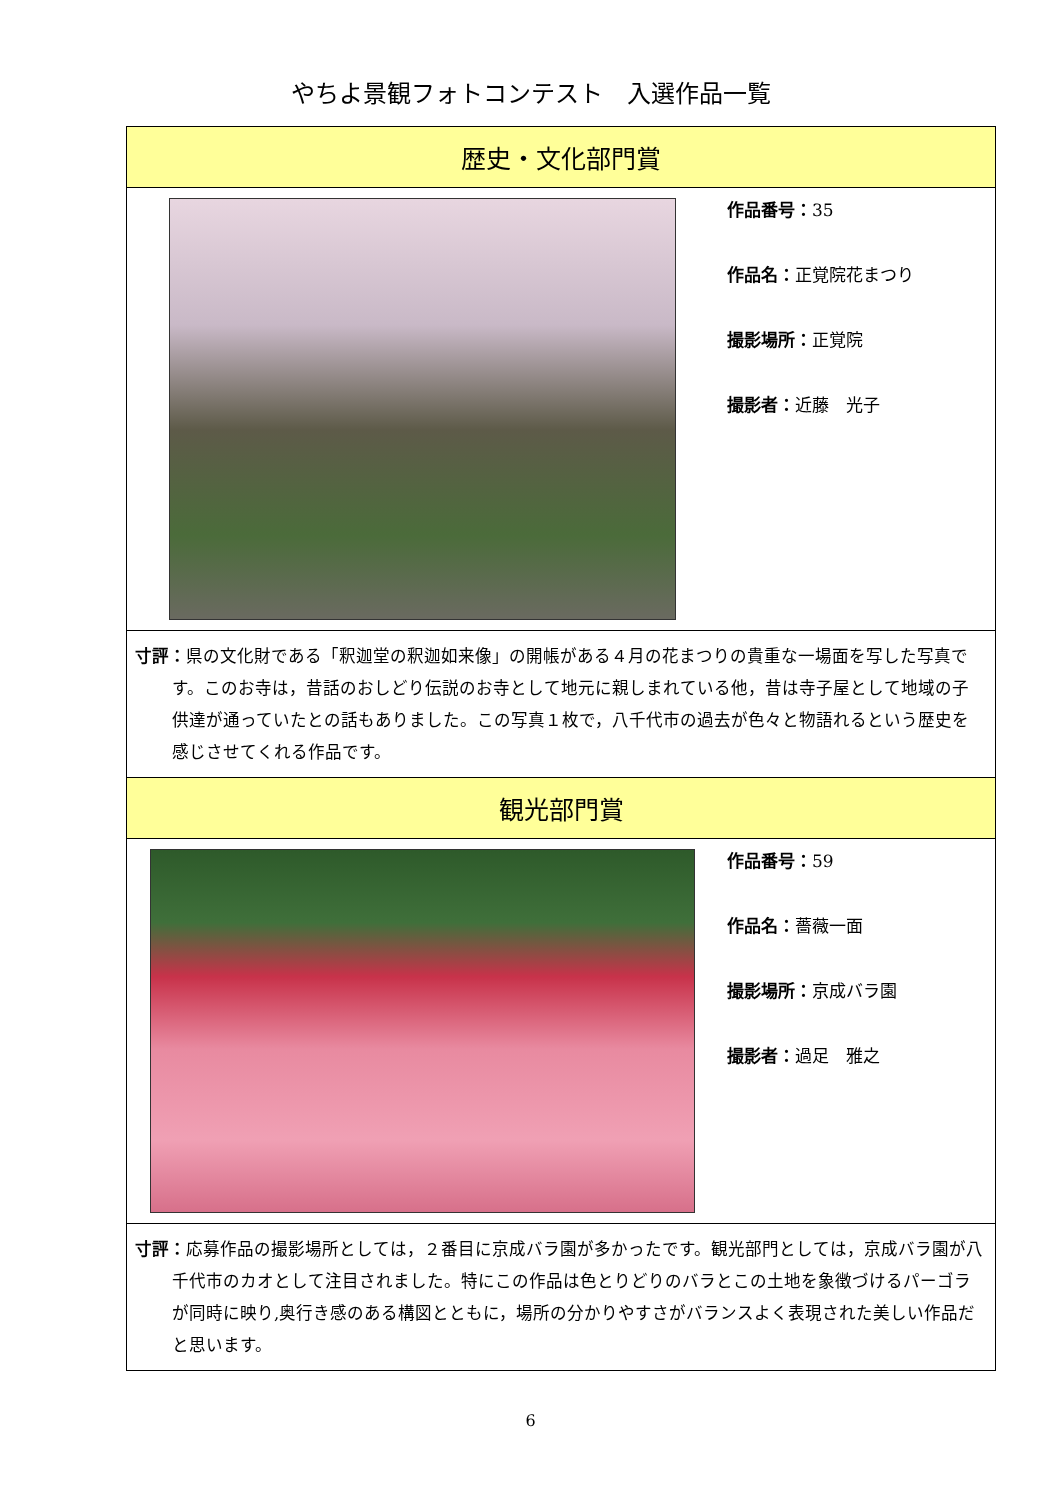やちよ景観フォトコンテスト　入選作品一覧
| 歴史・文化部門賞 | |
| | 作品番号： 35 作品名： 正覚院花まつり 撮影場所： 正覚院 撮影者： 近藤 光子 |
| 寸評： 県の文化財である「釈迦堂の釈迦如来像」の開帳がある４月の花まつりの貴重な一場面を写した写真です。このお寺は，昔話のおしどり伝説のお寺として地元に親しまれている他，昔は寺子屋として地域の子供達が通っていたとの話もありました。この写真１枚で，八千代市の過去が色々と物語れるという歴史を感じさせてくれる作品です。 | |
| 観光部門賞 | |
| | 作品番号： 59 作品名： 薔薇一面 撮影場所： 京成バラ園 撮影者： 過足 雅之 |
| 寸評： 応募作品の撮影場所としては，２番目に京成バラ園が多かったです。観光部門としては，京成バラ園が八千代市のカオとして注目されました。特にこの作品は色とりどりのバラとこの土地を象徴づけるパーゴラが同時に映り,奥行き感のある構図とともに，場所の分かりやすさがバランスよく表現された美しい作品だと思います。 | |
6